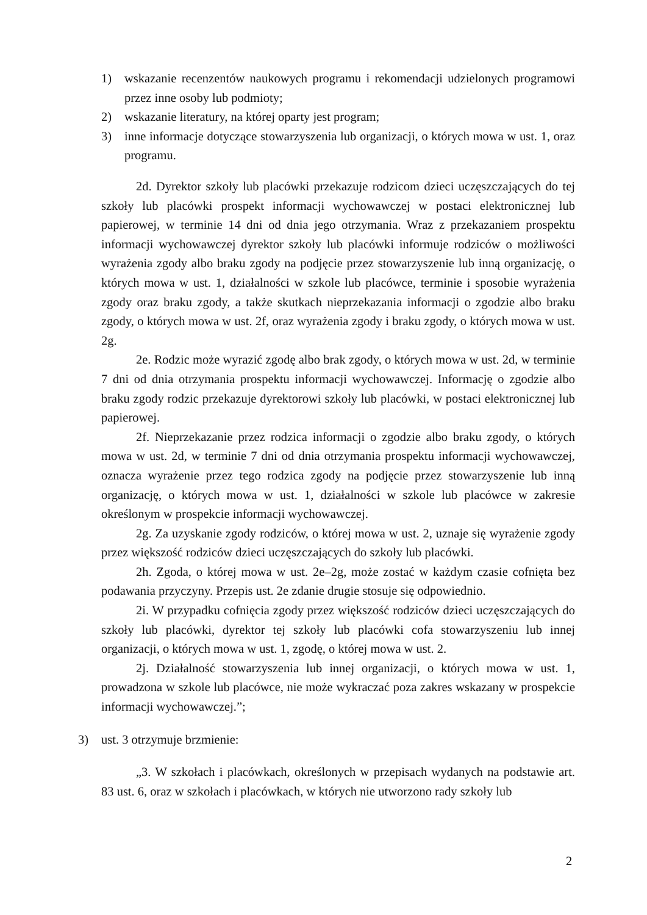1) wskazanie recenzentów naukowych programu i rekomendacji udzielonych programowi przez inne osoby lub podmioty;
2) wskazanie literatury, na której oparty jest program;
3) inne informacje dotyczące stowarzyszenia lub organizacji, o których mowa w ust. 1, oraz programu.
2d. Dyrektor szkoły lub placówki przekazuje rodzicom dzieci uczęszczających do tej szkoły lub placówki prospekt informacji wychowawczej w postaci elektronicznej lub papierowej, w terminie 14 dni od dnia jego otrzymania. Wraz z przekazaniem prospektu informacji wychowawczej dyrektor szkoły lub placówki informuje rodziców o możliwości wyrażenia zgody albo braku zgody na podjęcie przez stowarzyszenie lub inną organizację, o których mowa w ust. 1, działalności w szkole lub placówce, terminie i sposobie wyrażenia zgody oraz braku zgody, a także skutkach nieprzekazania informacji o zgodzie albo braku zgody, o których mowa w ust. 2f, oraz wyrażenia zgody i braku zgody, o których mowa w ust. 2g.
2e. Rodzic może wyrazić zgodę albo brak zgody, o których mowa w ust. 2d, w terminie 7 dni od dnia otrzymania prospektu informacji wychowawczej. Informację o zgodzie albo braku zgody rodzic przekazuje dyrektorowi szkoły lub placówki, w postaci elektronicznej lub papierowej.
2f. Nieprzekazanie przez rodzica informacji o zgodzie albo braku zgody, o których mowa w ust. 2d, w terminie 7 dni od dnia otrzymania prospektu informacji wychowawczej, oznacza wyrażenie przez tego rodzica zgody na podjęcie przez stowarzyszenie lub inną organizację, o których mowa w ust. 1, działalności w szkole lub placówce w zakresie określonym w prospekcie informacji wychowawczej.
2g. Za uzyskanie zgody rodziców, o której mowa w ust. 2, uznaje się wyrażenie zgody przez większość rodziców dzieci uczęszczających do szkoły lub placówki.
2h. Zgoda, o której mowa w ust. 2e–2g, może zostać w każdym czasie cofnięta bez podawania przyczyny. Przepis ust. 2e zdanie drugie stosuje się odpowiednio.
2i. W przypadku cofnięcia zgody przez większość rodziców dzieci uczęszczających do szkoły lub placówki, dyrektor tej szkoły lub placówki cofa stowarzyszeniu lub innej organizacji, o których mowa w ust. 1, zgodę, o której mowa w ust. 2.
2j. Działalność stowarzyszenia lub innej organizacji, o których mowa w ust. 1, prowadzona w szkole lub placówce, nie może wykraczać poza zakres wskazany w prospekcie informacji wychowawczej.”;
3) ust. 3 otrzymuje brzmienie:
„3. W szkołach i placówkach, określonych w przepisach wydanych na podstawie art. 83 ust. 6, oraz w szkołach i placówkach, w których nie utworzono rady szkoły lub
2